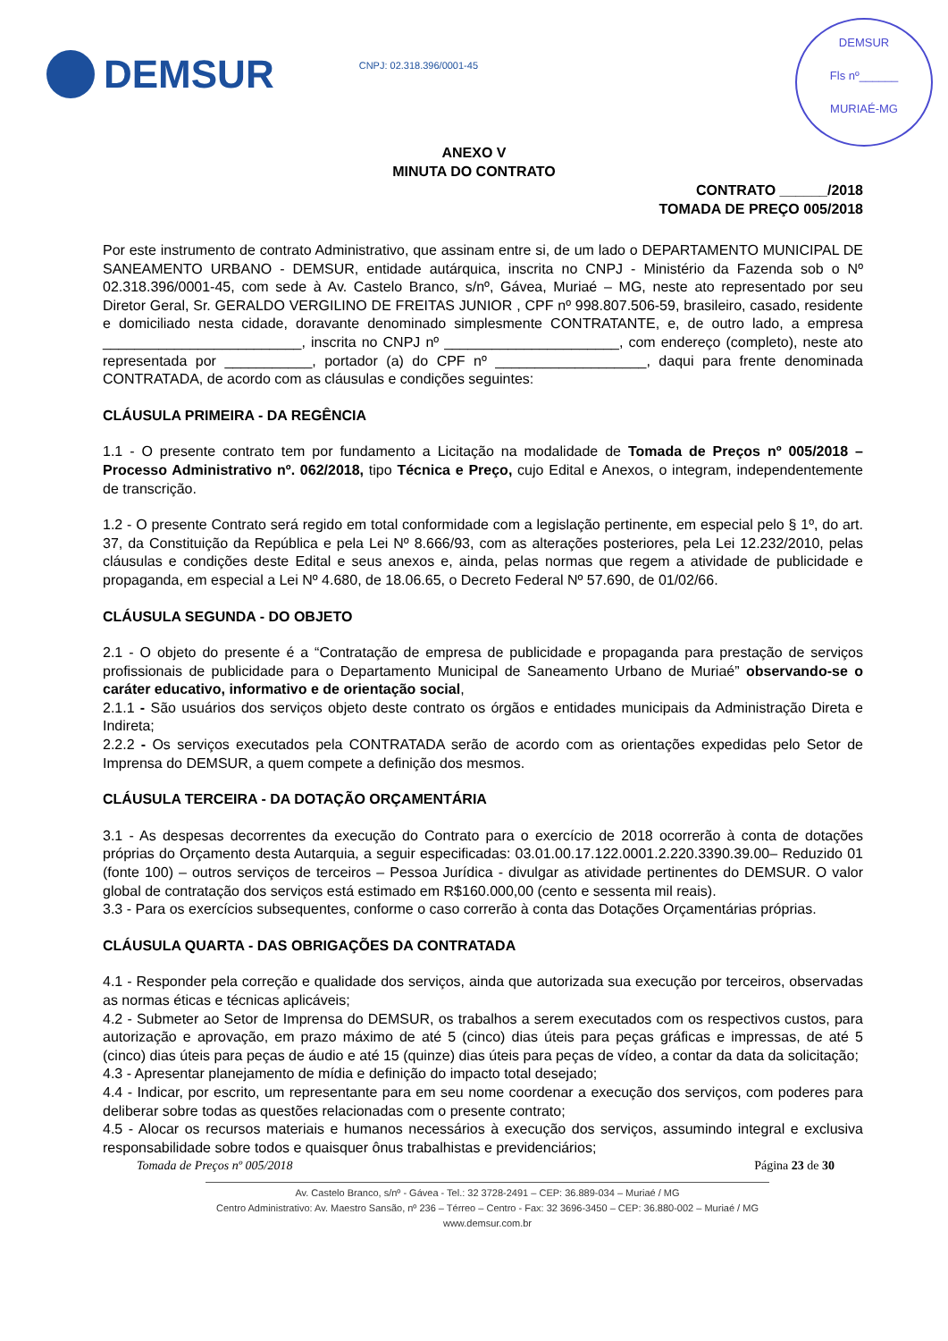DEMSUR
CNPJ: 02.318.396/0001-45
DEMSUR
Fls nº______
MURIAÉ-MG
ANEXO V
MINUTA DO CONTRATO
CONTRATO ______/2018
TOMADA DE PREÇO 005/2018
Por este instrumento de contrato Administrativo, que assinam entre si, de um lado o DEPARTAMENTO MUNICIPAL DE SANEAMENTO URBANO - DEMSUR, entidade autárquica, inscrita no CNPJ - Ministério da Fazenda sob o Nº 02.318.396/0001-45, com sede à Av. Castelo Branco, s/nº, Gávea, Muriaé – MG, neste ato representado por seu Diretor Geral, Sr. GERALDO VERGILINO DE FREITAS JUNIOR , CPF nº 998.807.506-59, brasileiro, casado, residente e domiciliado nesta cidade, doravante denominado simplesmente CONTRATANTE, e, de outro lado, a empresa _________________________, inscrita no CNPJ nº ______________________, com endereço (completo), neste ato representada por ___________, portador (a) do CPF nº ___________________, daqui para frente denominada CONTRATADA, de acordo com as cláusulas e condições seguintes:
CLÁUSULA PRIMEIRA - DA REGÊNCIA
1.1 - O presente contrato tem por fundamento a Licitação na modalidade de Tomada de Preços nº 005/2018 – Processo Administrativo nº. 062/2018, tipo Técnica e Preço, cujo Edital e Anexos, o integram, independentemente de transcrição.
1.2 - O presente Contrato será regido em total conformidade com a legislação pertinente, em especial pelo § 1º, do art. 37, da Constituição da República e pela Lei Nº 8.666/93, com as alterações posteriores, pela Lei 12.232/2010, pelas cláusulas e condições deste Edital e seus anexos e, ainda, pelas normas que regem a atividade de publicidade e propaganda, em especial a Lei Nº 4.680, de 18.06.65, o Decreto Federal Nº 57.690, de 01/02/66.
CLÁUSULA SEGUNDA - DO OBJETO
2.1 - O objeto do presente é a “Contratação de empresa de publicidade e propaganda para prestação de serviços profissionais de publicidade para o Departamento Municipal de Saneamento Urbano de Muriaé” observando-se o caráter educativo, informativo e de orientação social,
2.1.1 - São usuários dos serviços objeto deste contrato os órgãos e entidades municipais da Administração Direta e Indireta;
2.2.2 - Os serviços executados pela CONTRATADA serão de acordo com as orientações expedidas pelo Setor de Imprensa do DEMSUR, a quem compete a definição dos mesmos.
CLÁUSULA TERCEIRA - DA DOTAÇÃO ORÇAMENTÁRIA
3.1 - As despesas decorrentes da execução do Contrato para o exercício de 2018 ocorrerão à conta de dotações próprias do Orçamento desta Autarquia, a seguir especificadas: 03.01.00.17.122.0001.2.220.3390.39.00– Reduzido 01 (fonte 100) – outros serviços de terceiros – Pessoa Jurídica - divulgar as atividade pertinentes do DEMSUR. O valor global de contratação dos serviços está estimado em R$160.000,00 (cento e sessenta mil reais).
3.3 - Para os exercícios subsequentes, conforme o caso correrão à conta das Dotações Orçamentárias próprias.
CLÁUSULA QUARTA - DAS OBRIGAÇÕES DA CONTRATADA
4.1 - Responder pela correção e qualidade dos serviços, ainda que autorizada sua execução por terceiros, observadas as normas éticas e técnicas aplicáveis;
4.2 - Submeter ao Setor de Imprensa do DEMSUR, os trabalhos a serem executados com os respectivos custos, para autorização e aprovação, em prazo máximo de até 5 (cinco) dias úteis para peças gráficas e impressas, de até 5 (cinco) dias úteis para peças de áudio e até 15 (quinze) dias úteis para peças de vídeo, a contar da data da solicitação;
4.3 - Apresentar planejamento de mídia e definição do impacto total desejado;
4.4 - Indicar, por escrito, um representante para em seu nome coordenar a execução dos serviços, com poderes para deliberar sobre todas as questões relacionadas com o presente contrato;
4.5 - Alocar os recursos materiais e humanos necessários à execução dos serviços, assumindo integral e exclusiva responsabilidade sobre todos e quaisquer ônus trabalhistas e previdenciários;
Tomada de Preços nº 005/2018 Página 23 de 30
Av. Castelo Branco, s/nº - Gávea - Tel.: 32 3728-2491 – CEP: 36.889-034 – Muriaé / MG
Centro Administrativo: Av. Maestro Sansão, nº 236 – Térreo – Centro - Fax: 32 3696-3450 – CEP: 36.880-002 – Muriaé / MG
www.demsur.com.br